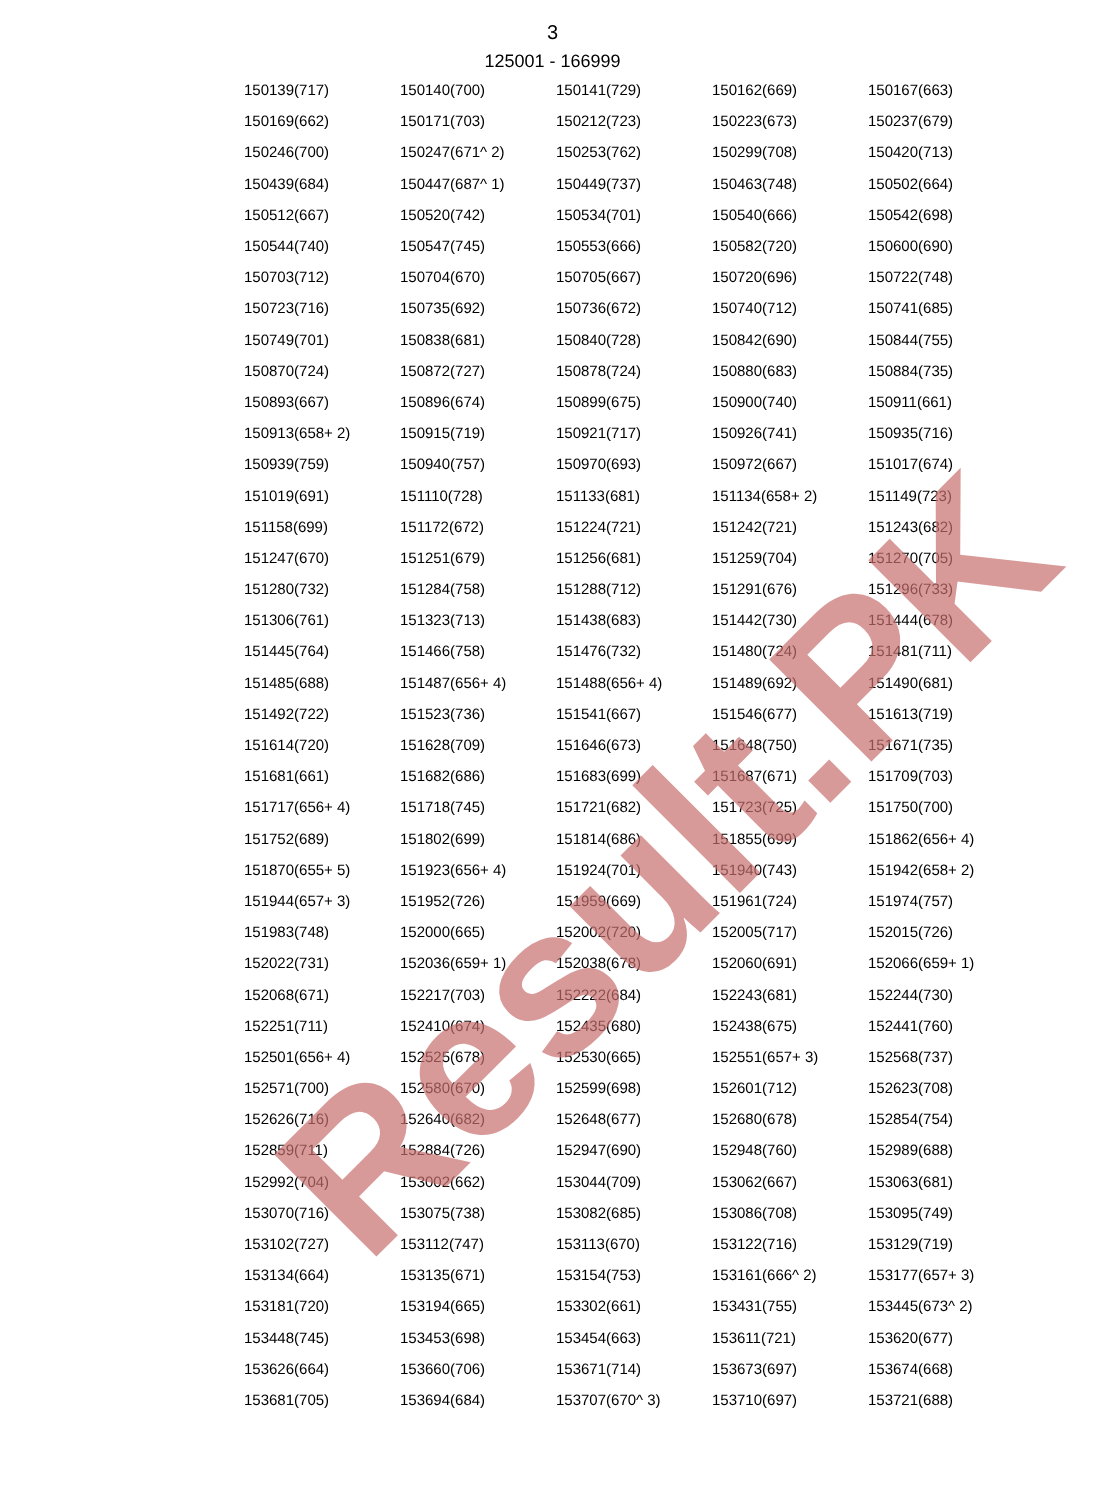3
125001 - 166999
| 150139(717) | 150140(700) | 150141(729) | 150162(669) | 150167(663) |
| 150169(662) | 150171(703) | 150212(723) | 150223(673) | 150237(679) |
| 150246(700) | 150247(671^ 2) | 150253(762) | 150299(708) | 150420(713) |
| 150439(684) | 150447(687^ 1) | 150449(737) | 150463(748) | 150502(664) |
| 150512(667) | 150520(742) | 150534(701) | 150540(666) | 150542(698) |
| 150544(740) | 150547(745) | 150553(666) | 150582(720) | 150600(690) |
| 150703(712) | 150704(670) | 150705(667) | 150720(696) | 150722(748) |
| 150723(716) | 150735(692) | 150736(672) | 150740(712) | 150741(685) |
| 150749(701) | 150838(681) | 150840(728) | 150842(690) | 150844(755) |
| 150870(724) | 150872(727) | 150878(724) | 150880(683) | 150884(735) |
| 150893(667) | 150896(674) | 150899(675) | 150900(740) | 150911(661) |
| 150913(658+ 2) | 150915(719) | 150921(717) | 150926(741) | 150935(716) |
| 150939(759) | 150940(757) | 150970(693) | 150972(667) | 151017(674) |
| 151019(691) | 151110(728) | 151133(681) | 151134(658+ 2) | 151149(723) |
| 151158(699) | 151172(672) | 151224(721) | 151242(721) | 151243(682) |
| 151247(670) | 151251(679) | 151256(681) | 151259(704) | 151270(705) |
| 151280(732) | 151284(758) | 151288(712) | 151291(676) | 151296(733) |
| 151306(761) | 151323(713) | 151438(683) | 151442(730) | 151444(678) |
| 151445(764) | 151466(758) | 151476(732) | 151480(724) | 151481(711) |
| 151485(688) | 151487(656+ 4) | 151488(656+ 4) | 151489(692) | 151490(681) |
| 151492(722) | 151523(736) | 151541(667) | 151546(677) | 151613(719) |
| 151614(720) | 151628(709) | 151646(673) | 151648(750) | 151671(735) |
| 151681(661) | 151682(686) | 151683(699) | 151687(671) | 151709(703) |
| 151717(656+ 4) | 151718(745) | 151721(682) | 151723(725) | 151750(700) |
| 151752(689) | 151802(699) | 151814(686) | 151855(699) | 151862(656+ 4) |
| 151870(655+ 5) | 151923(656+ 4) | 151924(701) | 151940(743) | 151942(658+ 2) |
| 151944(657+ 3) | 151952(726) | 151959(669) | 151961(724) | 151974(757) |
| 151983(748) | 152000(665) | 152002(720) | 152005(717) | 152015(726) |
| 152022(731) | 152036(659+ 1) | 152038(678) | 152060(691) | 152066(659+ 1) |
| 152068(671) | 152217(703) | 152222(684) | 152243(681) | 152244(730) |
| 152251(711) | 152410(674) | 152435(680) | 152438(675) | 152441(760) |
| 152501(656+ 4) | 152525(678) | 152530(665) | 152551(657+ 3) | 152568(737) |
| 152571(700) | 152580(670) | 152599(698) | 152601(712) | 152623(708) |
| 152626(716) | 152640(682) | 152648(677) | 152680(678) | 152854(754) |
| 152859(711) | 152884(726) | 152947(690) | 152948(760) | 152989(688) |
| 152992(704) | 153002(662) | 153044(709) | 153062(667) | 153063(681) |
| 153070(716) | 153075(738) | 153082(685) | 153086(708) | 153095(749) |
| 153102(727) | 153112(747) | 153113(670) | 153122(716) | 153129(719) |
| 153134(664) | 153135(671) | 153154(753) | 153161(666^ 2) | 153177(657+ 3) |
| 153181(720) | 153194(665) | 153302(661) | 153431(755) | 153445(673^ 2) |
| 153448(745) | 153453(698) | 153454(663) | 153611(721) | 153620(677) |
| 153626(664) | 153660(706) | 153671(714) | 153673(697) | 153674(668) |
| 153681(705) | 153694(684) | 153707(670^ 3) | 153710(697) | 153721(688) |
Result.PK